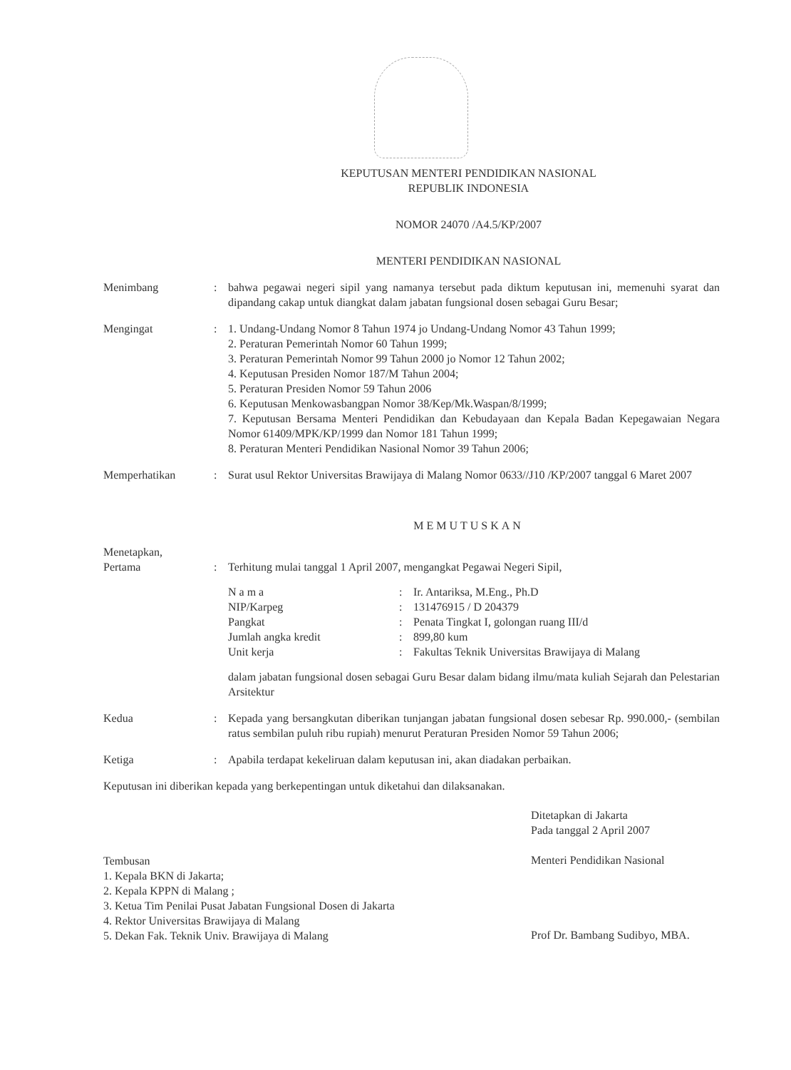KEPUTUSAN MENTERI PENDIDIKAN NASIONAL
REPUBLIK INDONESIA
NOMOR 24070 /A4.5/KP/2007
MENTERI PENDIDIKAN NASIONAL
Menimbang : bahwa pegawai negeri sipil yang namanya tersebut pada diktum keputusan ini, memenuhi syarat dan dipandang cakap untuk diangkat dalam jabatan fungsional dosen sebagai Guru Besar;
Mengingat : 1. Undang-Undang Nomor 8 Tahun 1974 jo Undang-Undang Nomor 43 Tahun 1999;
2. Peraturan Pemerintah Nomor 60 Tahun 1999;
3. Peraturan Pemerintah Nomor 99 Tahun 2000 jo Nomor 12 Tahun 2002;
4. Keputusan Presiden Nomor 187/M Tahun 2004;
5. Peraturan Presiden Nomor 59 Tahun 2006
6. Keputusan Menkowasbangpan Nomor 38/Kep/Mk.Waspan/8/1999;
7. Keputusan Bersama Menteri Pendidikan dan Kebudayaan dan Kepala Badan Kepegawaian Negara Nomor 61409/MPK/KP/1999 dan Nomor 181 Tahun 1999;
8. Peraturan Menteri Pendidikan Nasional Nomor 39 Tahun 2006;
Memperhatikan : Surat usul Rektor Universitas Brawijaya di Malang Nomor 0633//J10 /KP/2007 tanggal 6 Maret 2007
MEMUTUSKAN
Menetapkan,
Pertama : Terhitung mulai tanggal 1 April 2007, mengangkat Pegawai Negeri Sipil,
N a m a: Ir. Antariksa, M.Eng., Ph.D NIP/Karpeg: 131476915 / D 204379 Pangkat: Penata Tingkat I, golongan ruang III/d Jumlah angka kredit: 899,80 kum Unit kerja: Fakultas Teknik Universitas Brawijaya di Malang
dalam jabatan fungsional dosen sebagai Guru Besar dalam bidang ilmu/mata kuliah Sejarah dan Pelestarian Arsitektur
Kedua : Kepada yang bersangkutan diberikan tunjangan jabatan fungsional dosen sebesar Rp. 990.000,- (sembilan ratus sembilan puluh ribu rupiah) menurut Peraturan Presiden Nomor 59 Tahun 2006;
Ketiga : Apabila terdapat kekeliruan dalam keputusan ini, akan diadakan perbaikan.
Keputusan ini diberikan kepada yang berkepentingan untuk diketahui dan dilaksanakan.
Ditetapkan di Jakarta
Pada tanggal 2 April 2007
Menteri Pendidikan Nasional
Tembusan
1. Kepala BKN di Jakarta;
2. Kepala KPPN di Malang ;
3. Ketua Tim Penilai Pusat Jabatan Fungsional Dosen di Jakarta
4. Rektor Universitas Brawijaya di Malang
5. Dekan Fak. Teknik Univ. Brawijaya di Malang
Prof Dr. Bambang Sudibyo, MBA.